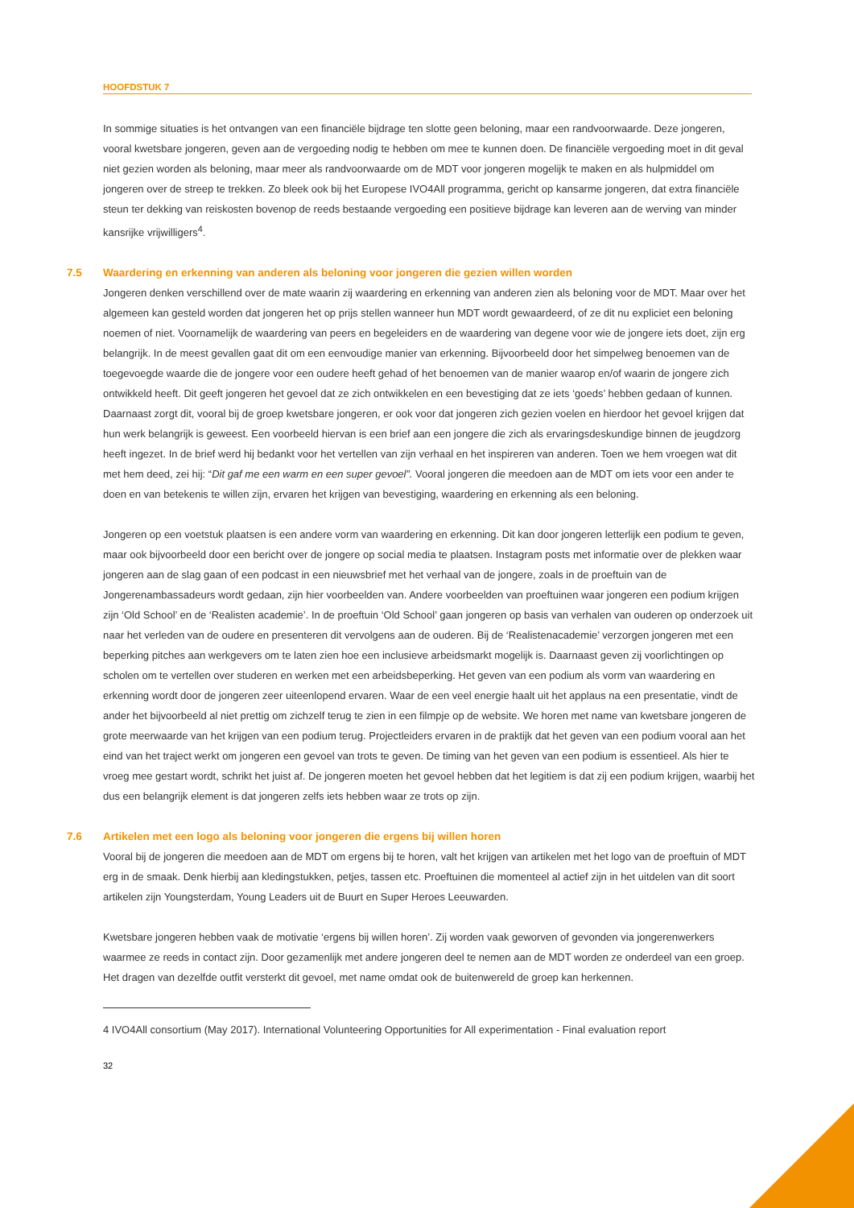HOOFDSTUK 7
In sommige situaties is het ontvangen van een financiële bijdrage ten slotte geen beloning, maar een randvoorwaarde. Deze jongeren, vooral kwetsbare jongeren, geven aan de vergoeding nodig te hebben om mee te kunnen doen. De financiële vergoeding moet in dit geval niet gezien worden als beloning, maar meer als randvoorwaarde om de MDT voor jongeren mogelijk te maken en als hulpmiddel om jongeren over de streep te trekken. Zo bleek ook bij het Europese IVO4All programma, gericht op kansarme jongeren, dat extra financiële steun ter dekking van reiskosten bovenop de reeds bestaande vergoeding een positieve bijdrage kan leveren aan de werving van minder kansrijke vrijwilligers<sup>4</sup>.
7.5 Waardering en erkenning van anderen als beloning voor jongeren die gezien willen worden
Jongeren denken verschillend over de mate waarin zij waardering en erkenning van anderen zien als beloning voor de MDT. Maar over het algemeen kan gesteld worden dat jongeren het op prijs stellen wanneer hun MDT wordt gewaardeerd, of ze dit nu expliciet een beloning noemen of niet. Voornamelijk de waardering van peers en begeleiders en de waardering van degene voor wie de jongere iets doet, zijn erg belangrijk. In de meest gevallen gaat dit om een eenvoudige manier van erkenning. Bijvoorbeeld door het simpelweg benoemen van de toegevoegde waarde die de jongere voor een oudere heeft gehad of het benoemen van de manier waarop en/of waarin de jongere zich ontwikkeld heeft. Dit geeft jongeren het gevoel dat ze zich ontwikkelen en een bevestiging dat ze iets ‘goeds’ hebben gedaan of kunnen. Daarnaast zorgt dit, vooral bij de groep kwetsbare jongeren, er ook voor dat jongeren zich gezien voelen en hierdoor het gevoel krijgen dat hun werk belangrijk is geweest. Een voorbeeld hiervan is een brief aan een jongere die zich als ervaringsdeskundige binnen de jeugdzorg heeft ingezet. In de brief werd hij bedankt voor het vertellen van zijn verhaal en het inspireren van anderen. Toen we hem vroegen wat dit met hem deed, zei hij: “Dit gaf me een warm en een super gevoel”. Vooral jongeren die meedoen aan de MDT om iets voor een ander te doen en van betekenis te willen zijn, ervaren het krijgen van bevestiging, waardering en erkenning als een beloning.
Jongeren op een voetstuk plaatsen is een andere vorm van waardering en erkenning. Dit kan door jongeren letterlijk een podium te geven, maar ook bijvoorbeeld door een bericht over de jongere op social media te plaatsen. Instagram posts met informatie over de plekken waar jongeren aan de slag gaan of een podcast in een nieuwsbrief met het verhaal van de jongere, zoals in de proeftuin van de Jongerenambassadeurs wordt gedaan, zijn hier voorbeelden van. Andere voorbeelden van proeftuinen waar jongeren een podium krijgen zijn ‘Old School’ en de ‘Realisten academie’. In de proeftuin ‘Old School’ gaan jongeren op basis van verhalen van ouderen op onderzoek uit naar het verleden van de oudere en presenteren dit vervolgens aan de ouderen. Bij de ‘Realistenacademie’ verzorgen jongeren met een beperking pitches aan werkgevers om te laten zien hoe een inclusieve arbeidsmarkt mogelijk is. Daarnaast geven zij voorlichtingen op scholen om te vertellen over studeren en werken met een arbeidsbeperking. Het geven van een podium als vorm van waardering en erkenning wordt door de jongeren zeer uiteenlopend ervaren. Waar de een veel energie haalt uit het applaus na een presentatie, vindt de ander het bijvoorbeeld al niet prettig om zichzelf terug te zien in een filmpje op de website. We horen met name van kwetsbare jongeren de grote meerwaarde van het krijgen van een podium terug. Projectleiders ervaren in de praktijk dat het geven van een podium vooral aan het eind van het traject werkt om jongeren een gevoel van trots te geven. De timing van het geven van een podium is essentieel. Als hier te vroeg mee gestart wordt, schrikt het juist af. De jongeren moeten het gevoel hebben dat het legitiem is dat zij een podium krijgen, waarbij het dus een belangrijk element is dat jongeren zelfs iets hebben waar ze trots op zijn.
7.6 Artikelen met een logo als beloning voor jongeren die ergens bij willen horen
Vooral bij de jongeren die meedoen aan de MDT om ergens bij te horen, valt het krijgen van artikelen met het logo van de proeftuin of MDT erg in de smaak. Denk hierbij aan kledingstukken, petjes, tassen etc. Proeftuinen die momenteel al actief zijn in het uitdelen van dit soort artikelen zijn Youngsterdam, Young Leaders uit de Buurt en Super Heroes Leeuwarden.
Kwetsbare jongeren hebben vaak de motivatie ‘ergens bij willen horen’. Zij worden vaak geworven of gevonden via jongerenwerkers waarmee ze reeds in contact zijn. Door gezamenlijk met andere jongeren deel te nemen aan de MDT worden ze onderdeel van een groep. Het dragen van dezelfde outfit versterkt dit gevoel, met name omdat ook de buitenwereld de groep kan herkennen.
4 IVO4All consortium (May 2017). International Volunteering Opportunities for All experimentation - Final evaluation report
32